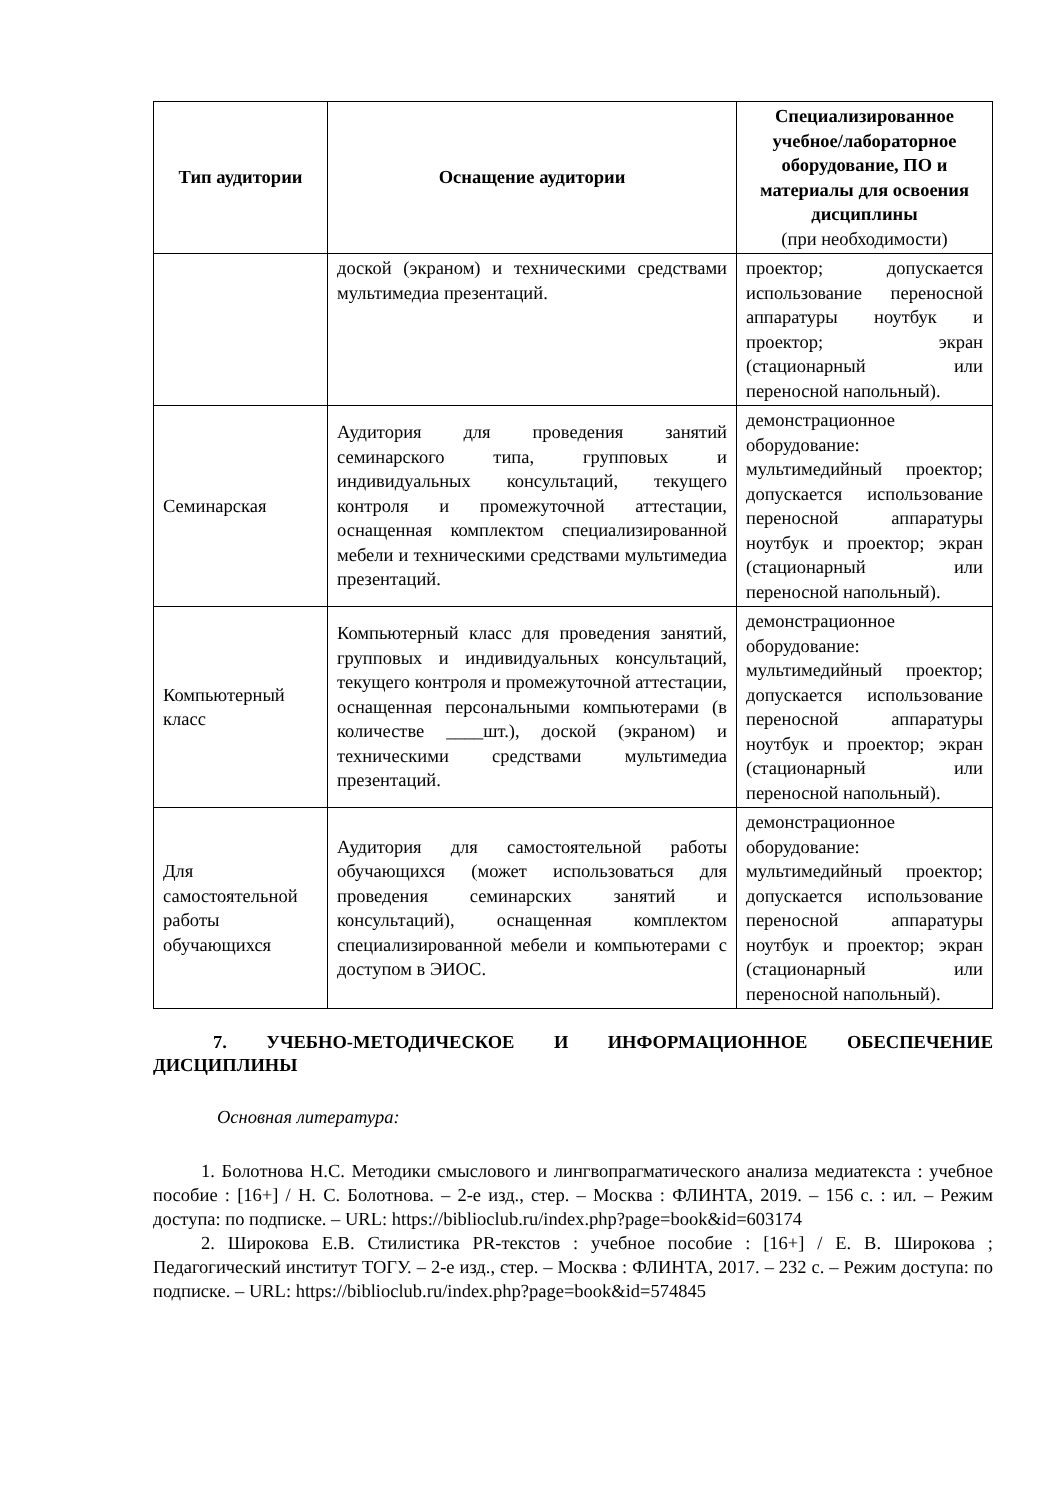| Тип аудитории | Оснащение аудитории | Специализированное учебное/лабораторное оборудование, ПО и материалы для освоения дисциплины (при необходимости) |
| --- | --- | --- |
| | доской (экраном) и техническими средствами мультимедиа презентаций. | проектор; допускается использование переносной аппаратуры ноутбук и проектор; экран (стационарный или переносной напольный). |
| Семинарская | Аудитория для проведения занятий семинарского типа, групповых и индивидуальных консультаций, текущего контроля и промежуточной аттестации, оснащенная комплектом специализированной мебели и техническими средствами мультимедиа презентаций. | демонстрационное оборудование: мультимедийный проектор; допускается использование переносной аппаратуры ноутбук и проектор; экран (стационарный или переносной напольный). |
| Компьютерный класс | Компьютерный класс для проведения занятий, групповых и индивидуальных консультаций, текущего контроля и промежуточной аттестации, оснащенная персональными компьютерами (в количестве ____шт.), доской (экраном) и техническими средствами мультимедиа презентаций. | демонстрационное оборудование: мультимедийный проектор; допускается использование переносной аппаратуры ноутбук и проектор; экран (стационарный или переносной напольный). |
| Для самостоятельной работы обучающихся | Аудитория для самостоятельной работы обучающихся (может использоваться для проведения семинарских занятий и консультаций), оснащенная комплектом специализированной мебели и компьютерами с доступом в ЭИОС. | демонстрационное оборудование: мультимедийный проектор; допускается использование переносной аппаратуры ноутбук и проектор; экран (стационарный или переносной напольный). |
7. УЧЕБНО-МЕТОДИЧЕСКОЕ И ИНФОРМАЦИОННОЕ ОБЕСПЕЧЕНИЕ ДИСЦИПЛИНЫ
Основная литература:
1. Болотнова Н.С. Методики смыслового и лингвопрагматического анализа медиатекста : учебное пособие : [16+] / Н. С. Болотнова. – 2-е изд., стер. – Москва : ФЛИНТА, 2019. – 156 с. : ил. – Режим доступа: по подписке. – URL: https://biblioclub.ru/index.php?page=book&id=603174
2. Широкова Е.В. Стилистика PR-текстов : учебное пособие : [16+] / Е. В. Широкова ; Педагогический институт ТОГУ. – 2-е изд., стер. – Москва : ФЛИНТА, 2017. – 232 с. – Режим доступа: по подписке. – URL: https://biblioclub.ru/index.php?page=book&id=574845